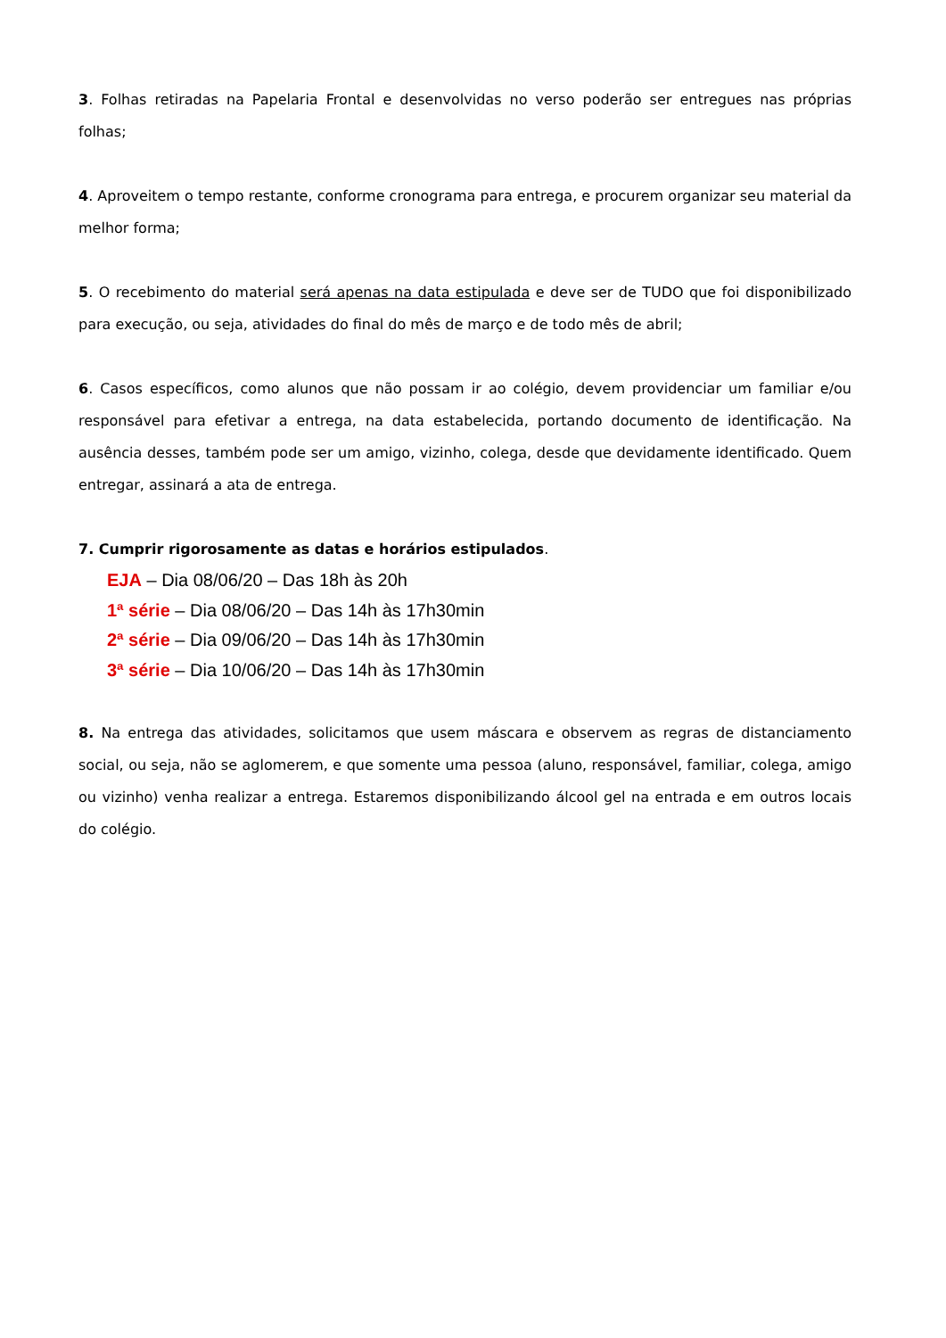3. Folhas retiradas na Papelaria Frontal e desenvolvidas no verso poderão ser entregues nas próprias folhas;
4. Aproveitem o tempo restante, conforme cronograma para entrega, e procurem organizar seu material da melhor forma;
5. O recebimento do material será apenas na data estipulada e deve ser de TUDO que foi disponibilizado para execução, ou seja, atividades do final do mês de março e de todo mês de abril;
6. Casos específicos, como alunos que não possam ir ao colégio, devem providenciar um familiar e/ou responsável para efetivar a entrega, na data estabelecida, portando documento de identificação. Na ausência desses, também pode ser um amigo, vizinho, colega, desde que devidamente identificado. Quem entregar, assinará a ata de entrega.
7. Cumprir rigorosamente as datas e horários estipulados.
EJA – Dia 08/06/20 – Das 18h às 20h
1ª série – Dia 08/06/20 – Das 14h às 17h30min
2ª série – Dia 09/06/20 – Das 14h às 17h30min
3ª série – Dia 10/06/20 – Das 14h às 17h30min
8. Na entrega das atividades, solicitamos que usem máscara e observem as regras de distanciamento social, ou seja, não se aglomerem, e que somente uma pessoa (aluno, responsável, familiar, colega, amigo ou vizinho) venha realizar a entrega. Estaremos disponibilizando álcool gel na entrada e em outros locais do colégio.